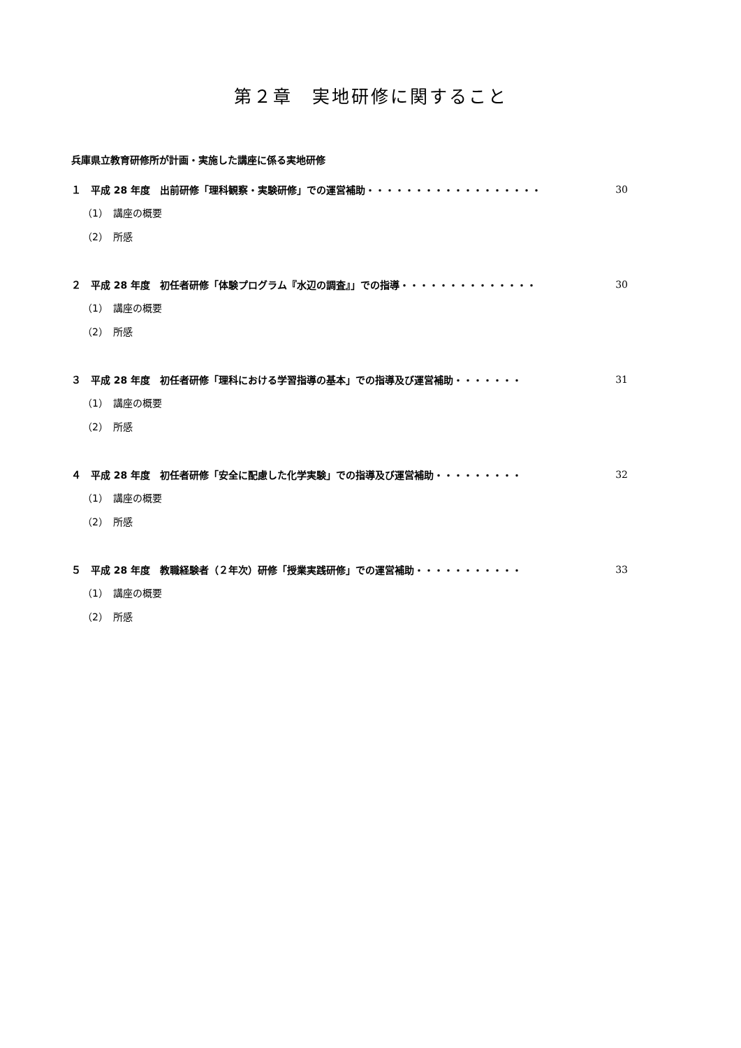第２章　実地研修に関すること
兵庫県立教育研修所が計画・実施した講座に係る実地研修
１　平成 28 年度　出前研修「理科観察・実験研修」での運営補助・・・・・・・・・・・・・・・・・・ 30
（1）　講座の概要
（2）　所感
２　平成 28 年度　初任者研修「体験プログラム『水辺の調査』」での指導・・・・・・・・・・・・・・ 30
（1）　講座の概要
（2）　所感
３　平成 28 年度　初任者研修「理科における学習指導の基本」での指導及び運営補助・・・・・・・ 31
（1）　講座の概要
（2）　所感
４　平成 28 年度　初任者研修「安全に配慮した化学実験」での指導及び運営補助・・・・・・・・・ 32
（1）　講座の概要
（2）　所感
５　平成 28 年度　教職経験者（２年次）研修「授業実践研修」での運営補助・・・・・・・・・・・ 33
（1）　講座の概要
（2）　所感